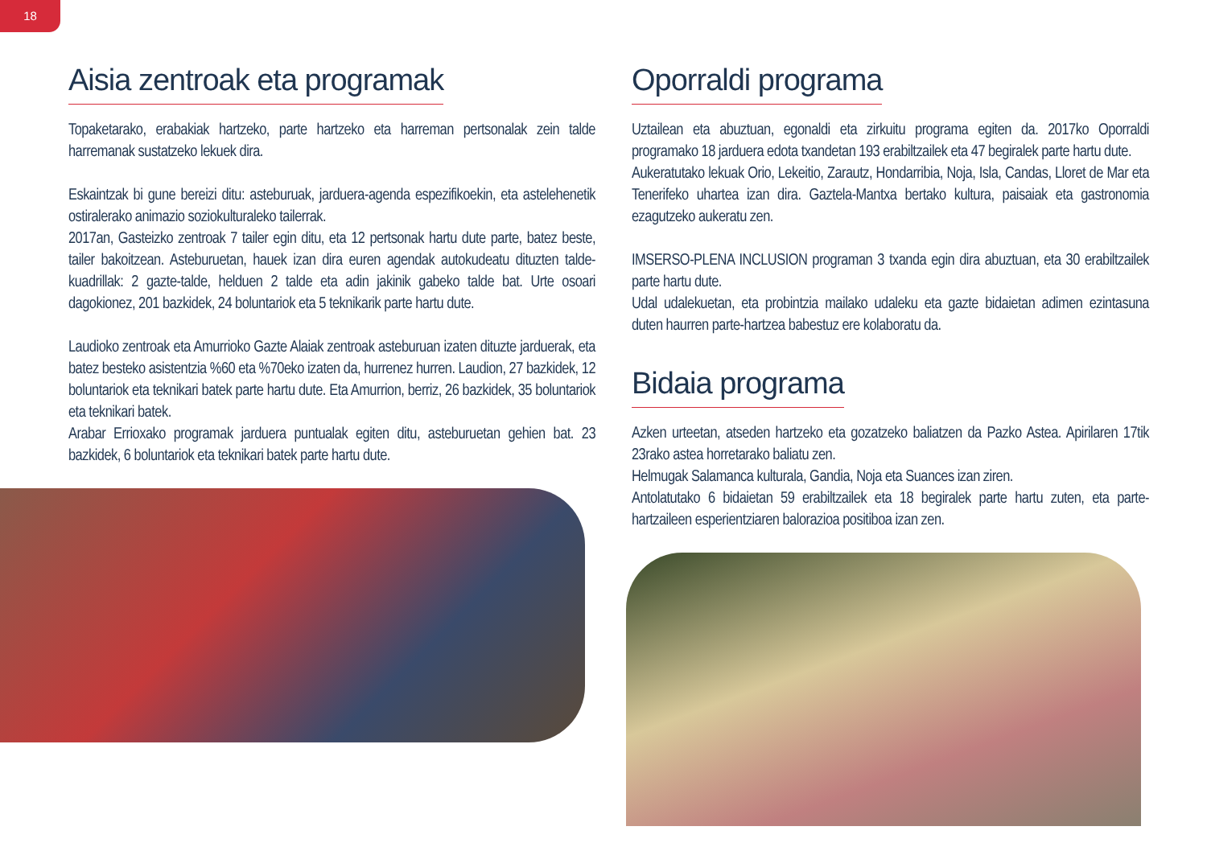18
Aisia zentroak eta programak
Topaketarako, erabakiak hartzeko, parte hartzeko eta harreman pertsonalak zein talde harremanak sustatzeko lekuek dira.
Eskaintzak bi gune bereizi ditu: asteburuak, jarduera-agenda espezifikoekin, eta astelehenetik ostiralerako animazio soziokulturaleko tailerrak.
2017an, Gasteizko zentroak 7 tailer egin ditu, eta 12 pertsonak hartu dute parte, batez beste, tailer bakoitzean. Asteburuetan, hauek izan dira euren agendak autokudeatu dituzten talde-kuadrillak: 2 gazte-talde, helduen 2 talde eta adin jakinik gabeko talde bat. Urte osoari dagokionez, 201 bazkidek, 24 boluntariok eta 5 teknikarik parte hartu dute.
Laudioko zentroak eta Amurrioko Gazte Alaiak zentroak asteburuan izaten dituzte jarduerak, eta batez besteko asistentzia %60 eta %70eko izaten da, hurrenez hurren. Laudion, 27 bazkidek, 12 boluntariok eta teknikari batek parte hartu dute. Eta Amurrion, berriz, 26 bazkidek, 35 boluntariok eta teknikari batek.
Arabar Errioxako programak jarduera puntualak egiten ditu, asteburuetan gehien bat. 23 bazkidek, 6 boluntariok eta teknikari batek parte hartu dute.
Oporraldi programa
Uztailean eta abuztuan, egonaldi eta zirkuitu programa egiten da. 2017ko Oporraldi programako 18 jarduera edota txandetan 193 erabiltzailek eta 47 begiralek parte hartu dute.
Aukeratutako lekuak Orio, Lekeitio, Zarautz, Hondarribia, Noja, Isla, Candas, Lloret de Mar eta Tenerifeko uhartea izan dira. Gaztela-Mantxa bertako kultura, paisaiak eta gastronomia ezagutzeko aukeratu zen.
IMSERSO-PLENA INCLUSION programan 3 txanda egin dira abuztuan, eta 30 erabiltzailek parte hartu dute.
Udal udalekuetan, eta probintzia mailako udaleku eta gazte bidaietan adimen ezintasuna duten haurren parte-hartzea babestuz ere kolaboratu da.
Bidaia programa
Azken urteetan, atseden hartzeko eta gozatzeko baliatzen da Pazko Astea. Apirilaren 17tik 23rako astea horretarako baliatu zen.
Helmugak Salamanca kulturala, Gandia, Noja eta Suances izan ziren.
Antolatutako 6 bidaietan 59 erabiltzailek eta 18 begiralek parte hartu zuten, eta parte-hartzaileen esperientziaren balorazioa positiboa izan zen.